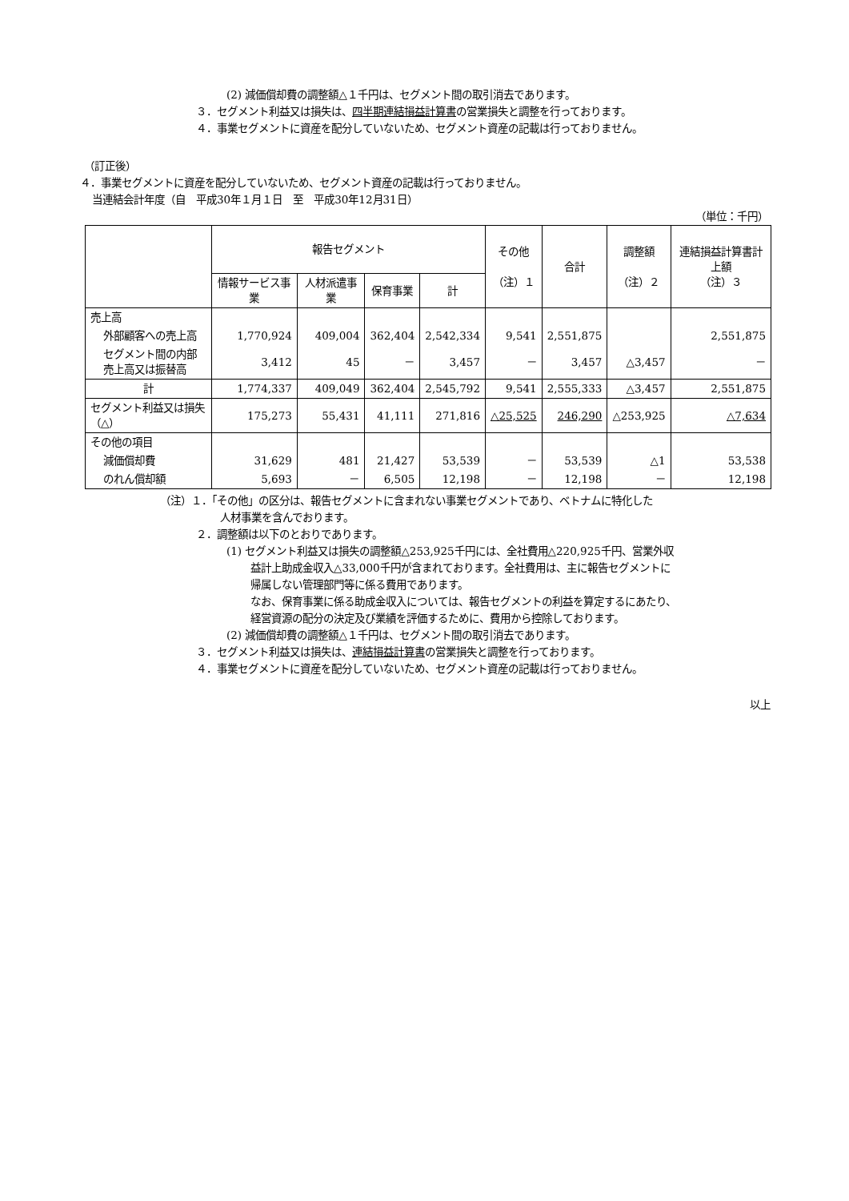(2) 減価償却費の調整額△１千円は、セグメント間の取引消去であります。
３．セグメント利益又は損失は、四半期連結損益計算書の営業損失と調整を行っております。
４．事業セグメントに資産を配分していないため、セグメント資産の記載は行っておりません。
（訂正後）
４．事業セグメントに資産を配分していないため、セグメント資産の記載は行っておりません。
当連結会計年度（自　平成30年１月１日　至　平成30年12月31日）
（単位：千円）
| | 報告セグメント | | | | その他 （注）１ | 合計 | 調整額 （注）２ | 連結損益計算書計上額 （注）３ |
| --- | --- | --- | --- | --- | --- | --- | --- | --- |
| | 情報サービス事業 | 人材派遣事業 | 保育事業 | 計 | | | | |
| 売上高 | | | | | | | | |
| 外部顧客への売上高 | 1,770,924 | 409,004 | 362,404 | 2,542,334 | 9,541 | 2,551,875 | | 2,551,875 |
| セグメント間の内部売上高又は振替高 | 3,412 | 45 | － | 3,457 | － | 3,457 | △3,457 | － |
| 計 | 1,774,337 | 409,049 | 362,404 | 2,545,792 | 9,541 | 2,555,333 | △3,457 | 2,551,875 |
| セグメント利益又は損失（△） | 175,273 | 55,431 | 41,111 | 271,816 | △25,525 | 246,290 | △253,925 | △7,634 |
| その他の項目 | | | | | | | | |
| 減価償却費 | 31,629 | 481 | 21,427 | 53,539 | － | 53,539 | △1 | 53,538 |
| のれん償却額 | 5,693 | － | 6,505 | 12,198 | － | 12,198 | － | 12,198 |
（注）１．「その他」の区分は、報告セグメントに含まれない事業セグメントであり、ベトナムに特化した
人材事業を含んでおります。
２．調整額は以下のとおりであります。
(1) セグメント利益又は損失の調整額△253,925千円には、全社費用△220,925千円、営業外収
益計上助成金収入△33,000千円が含まれております。全社費用は、主に報告セグメントに
帰属しない管理部門等に係る費用であります。
なお、保育事業に係る助成金収入については、報告セグメントの利益を算定するにあたり、
経営資源の配分の決定及び業績を評価するために、費用から控除しております。
(2) 減価償却費の調整額△１千円は、セグメント間の取引消去であります。
３．セグメント利益又は損失は、連結損益計算書の営業損失と調整を行っております。
４．事業セグメントに資産を配分していないため、セグメント資産の記載は行っておりません。
以上